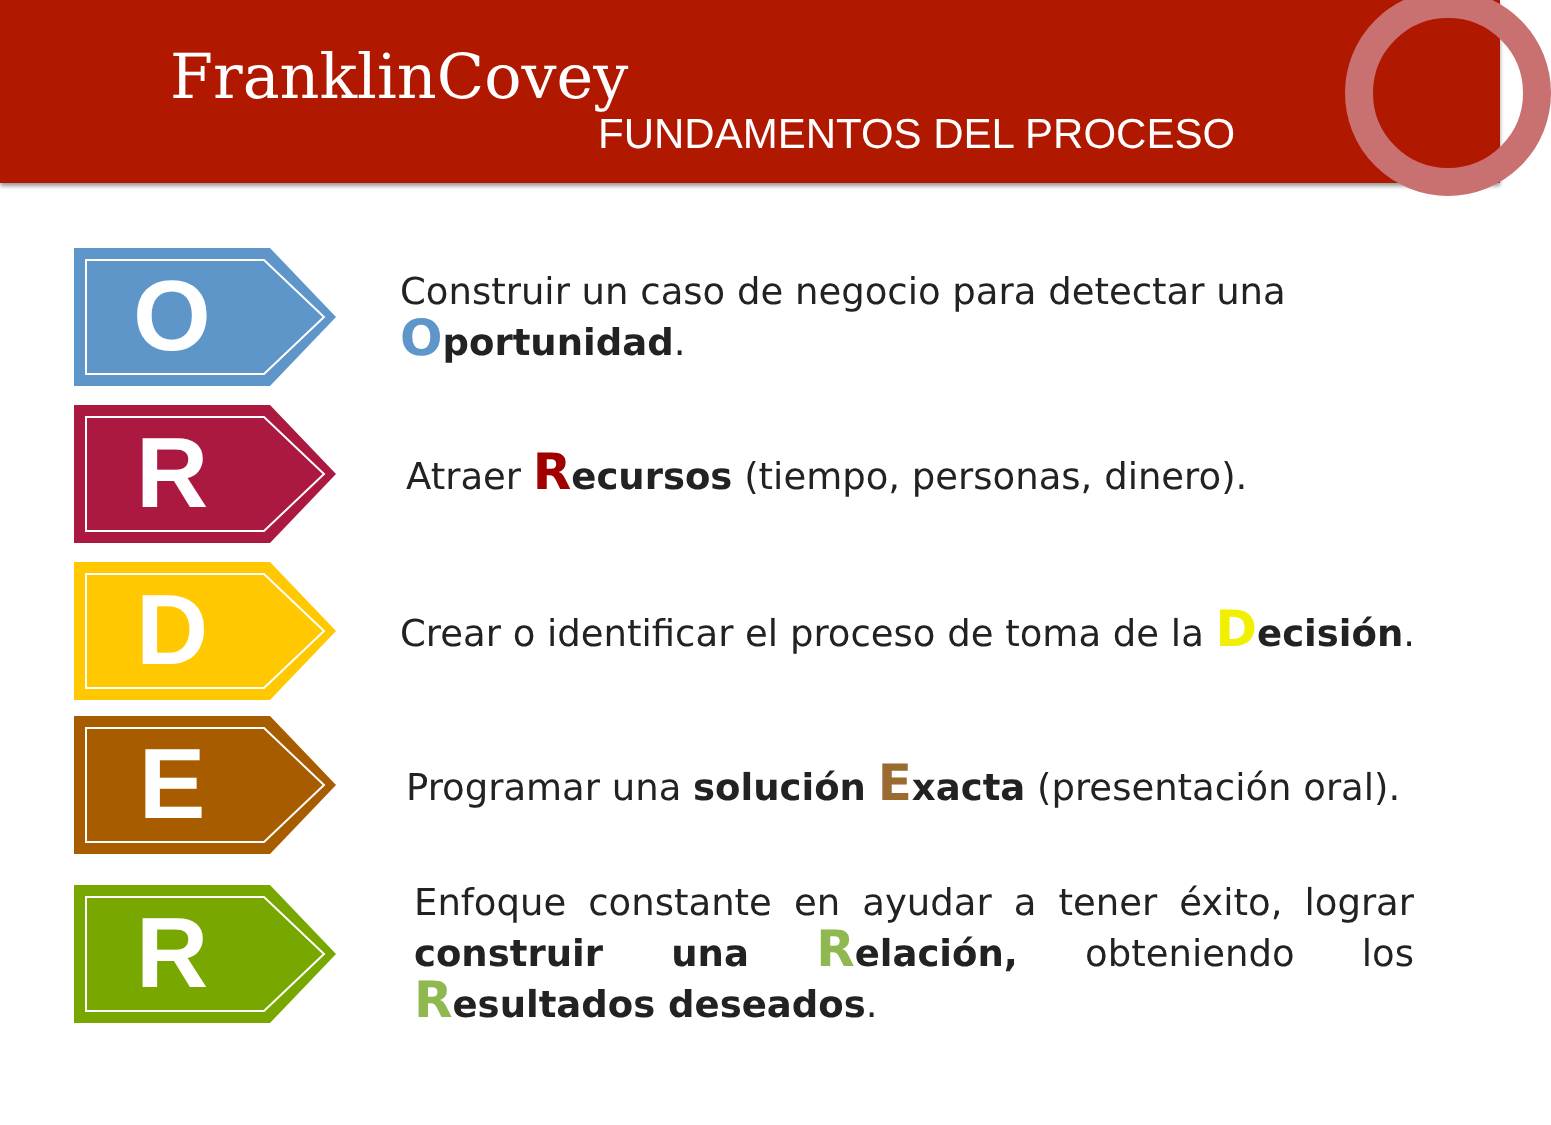FranklinCovey
FUNDAMENTOS DEL PROCESO
O
Construir un caso de negocio para detectar una
Oportunidad.
R
Atraer Recursos (tiempo, personas, dinero).
D
Crear o identificar el proceso de toma de la Decisión.
E
Programar una solución Exacta (presentación oral).
R
Enfoque constante en ayudar a tener éxito, lograr construir una Relación, obteniendo los Resultados deseados.